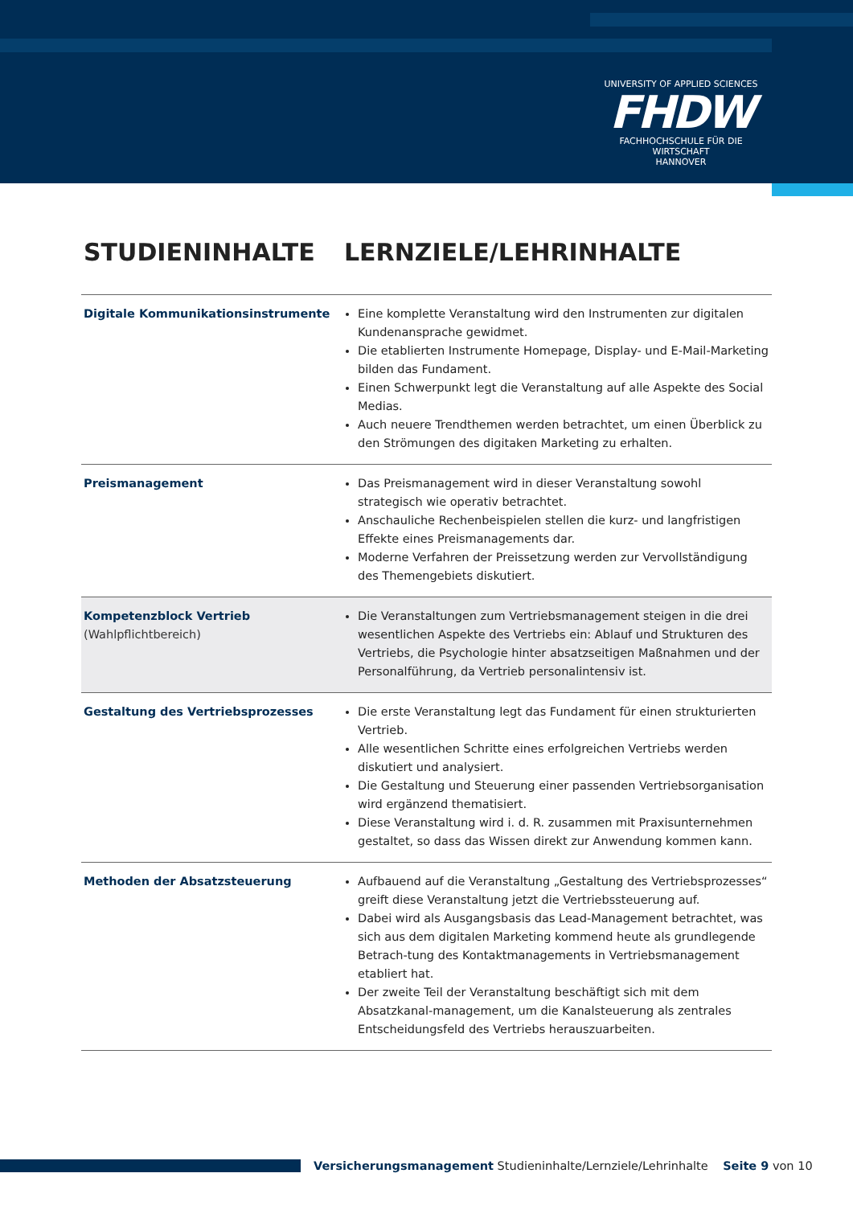UNIVERSITY OF APPLIED SCIENCES
FHDW
FACHHOCHSCHULE FÜR DIE WIRTSCHAFT
HANNOVER
STUDIENINHALTE LERNZIELE/LEHRINHALTE
| Digitale Kommunikationsinstrumente | Eine komplette Veranstaltung wird den Instrumenten zur digitalen Kundenansprache gewidmet. Die etablierten Instrumente Homepage, Display- und E-Mail-Marketing bilden das Fundament. Einen Schwerpunkt legt die Veranstaltung auf alle Aspekte des Social Medias. Auch neuere Trendthemen werden betrachtet, um einen Überblick zu den Strömungen des digitaken Marketing zu erhalten. |
| Preismanagement | Das Preismanagement wird in dieser Veranstaltung sowohl strategisch wie operativ betrachtet. Anschauliche Rechenbeispielen stellen die kurz- und langfristigen Effekte eines Preismanagements dar. Moderne Verfahren der Preissetzung werden zur Vervollständigung des Themengebiets diskutiert. |
| Kompetenzblock Vertrieb (Wahlpflichtbereich) | Die Veranstaltungen zum Vertriebsmanagement steigen in die drei wesentlichen Aspekte des Vertriebs ein: Ablauf und Strukturen des Vertriebs, die Psychologie hinter absatzseitigen Maßnahmen und der Personalführung, da Vertrieb personalintensiv ist. |
| Gestaltung des Vertriebsprozesses | Die erste Veranstaltung legt das Fundament für einen strukturierten Vertrieb. Alle wesentlichen Schritte eines erfolgreichen Vertriebs werden diskutiert und analysiert. Die Gestaltung und Steuerung einer passenden Vertriebsorganisation wird ergänzend thematisiert. Diese Veranstaltung wird i. d. R. zusammen mit Praxisunternehmen gestaltet, so dass das Wissen direkt zur Anwendung kommen kann. |
| Methoden der Absatzsteuerung | Aufbauend auf die Veranstaltung „Gestaltung des Vertriebsprozesses“ greift diese Veranstaltung jetzt die Vertriebssteuerung auf. Dabei wird als Ausgangsbasis das Lead-Management betrachtet, was sich aus dem digitalen Marketing kommend heute als grundlegende Betrach-tung des Kontaktmanagements in Vertriebsmanagement etabliert hat. Der zweite Teil der Veranstaltung beschäftigt sich mit dem Absatzkanal-management, um die Kanalsteuerung als zentrales Entscheidungsfeld des Vertriebs herauszuarbeiten. |
Versicherungsmanagement Studieninhalte/Lernziele/Lehrinhalte Seite 9 von 10